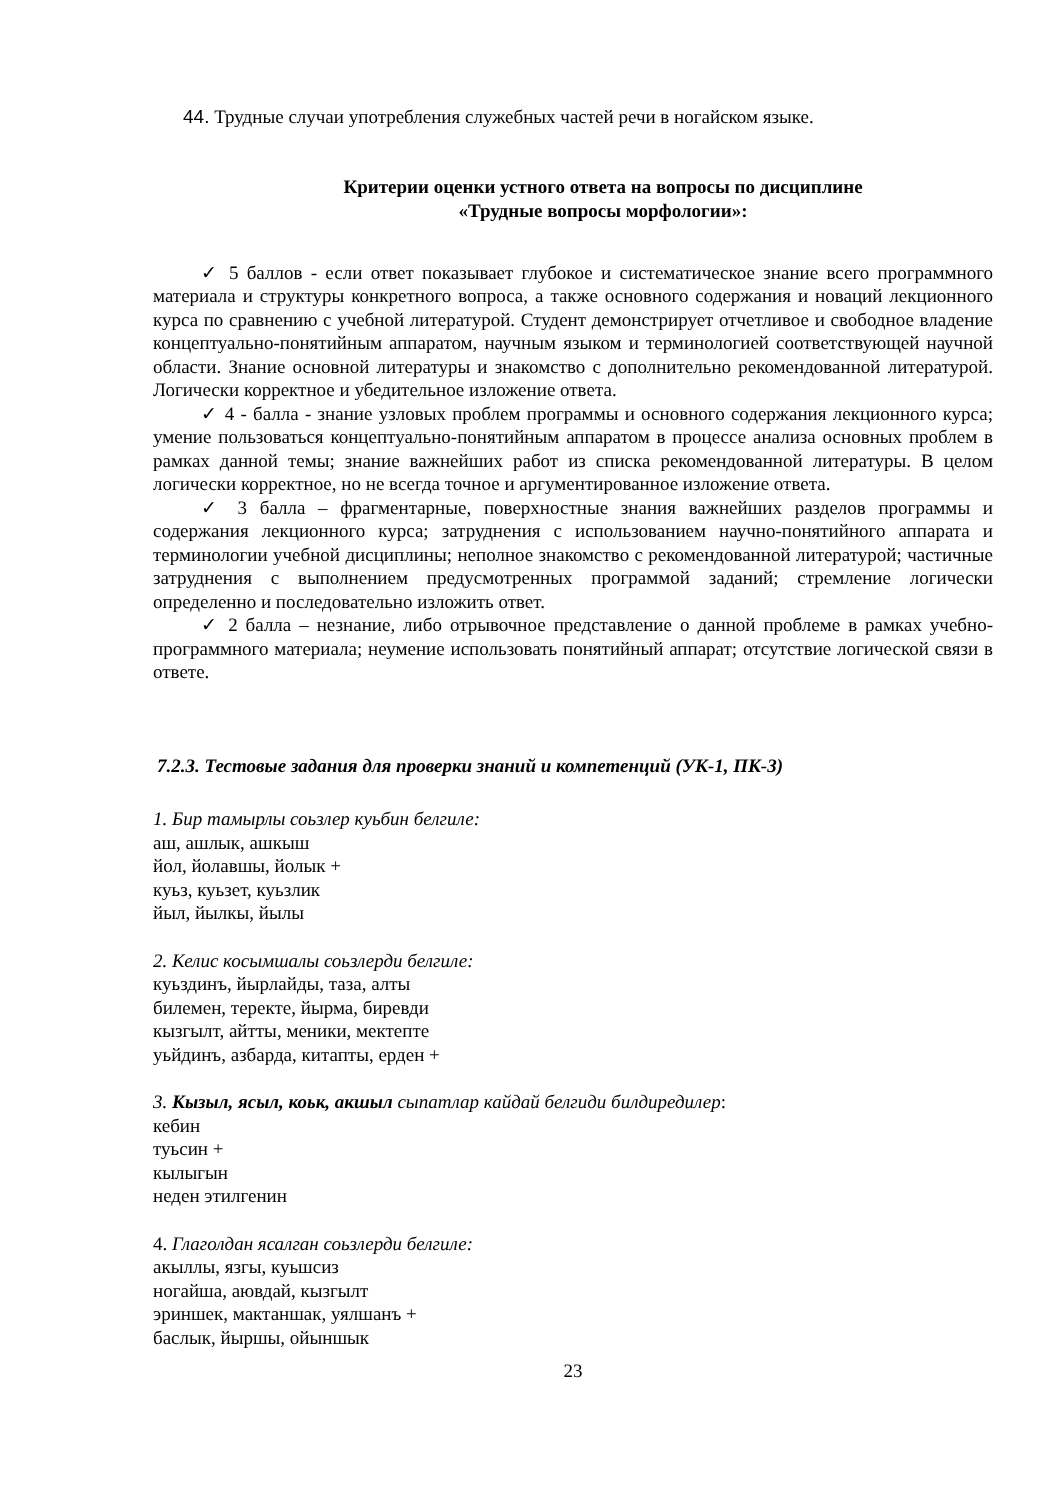44. Трудные случаи употребления служебных частей речи в ногайском языке.
Критерии оценки устного ответа на вопросы по дисциплине
«Трудные вопросы морфологии»:
✓ 5 баллов - если ответ показывает глубокое и систематическое знание всего программного материала и структуры конкретного вопроса, а также основного содержания и новаций лекционного курса по сравнению с учебной литературой. Студент демонстрирует отчетливое и свободное владение концептуально-понятийным аппаратом, научным языком и терминологией соответствующей научной области. Знание основной литературы и знакомство с дополнительно рекомендованной литературой. Логически корректное и убедительное изложение ответа.
✓ 4 - балла - знание узловых проблем программы и основного содержания лекционного курса; умение пользоваться концептуально-понятийным аппаратом в процессе анализа основных проблем в рамках данной темы; знание важнейших работ из списка рекомендованной литературы. В целом логически корректное, но не всегда точное и аргументированное изложение ответа.
✓ 3 балла – фрагментарные, поверхностные знания важнейших разделов программы и содержания лекционного курса; затруднения с использованием научно-понятийного аппарата и терминологии учебной дисциплины; неполное знакомство с рекомендованной литературой; частичные затруднения с выполнением предусмотренных программой заданий; стремление логически определенно и последовательно изложить ответ.
✓ 2 балла – незнание, либо отрывочное представление о данной проблеме в рамках учебно-программного материала; неумение использовать понятийный аппарат; отсутствие логической связи в ответе.
7.2.3. Тестовые задания для проверки знаний и компетенций (УК-1, ПК-3)
1. Бир тамырлы соьзлер куьбин белгиле:
аш, ашлык, ашкыш
йол, йолавшы, йолык +
куьз, куьзет, куьзлик
йыл, йылкы, йылы
2. Келис косымшалы соьзлерди белгиле:
куьздинъ, йырлайды, таза, алты
билемен, теректе, йырма, биревди
кызгылт, айтты, меники, мектепте
уьйдинъ, азбарда, китапты, ерден +
3. Кызыл, ясыл, коьк, акшыл сыпатлар кайдай белгиди билдиредилер:
кебин
туьсин +
кылыгын
неден этилгенин
4. Глаголдан ясалган соьзлерди белгиле:
акыллы, язгы, куьшсиз
ногайша, аювдай, кызгылт
эриншек, мактаншак, уялшанъ +
баслык, йыршы, ойыншык
23